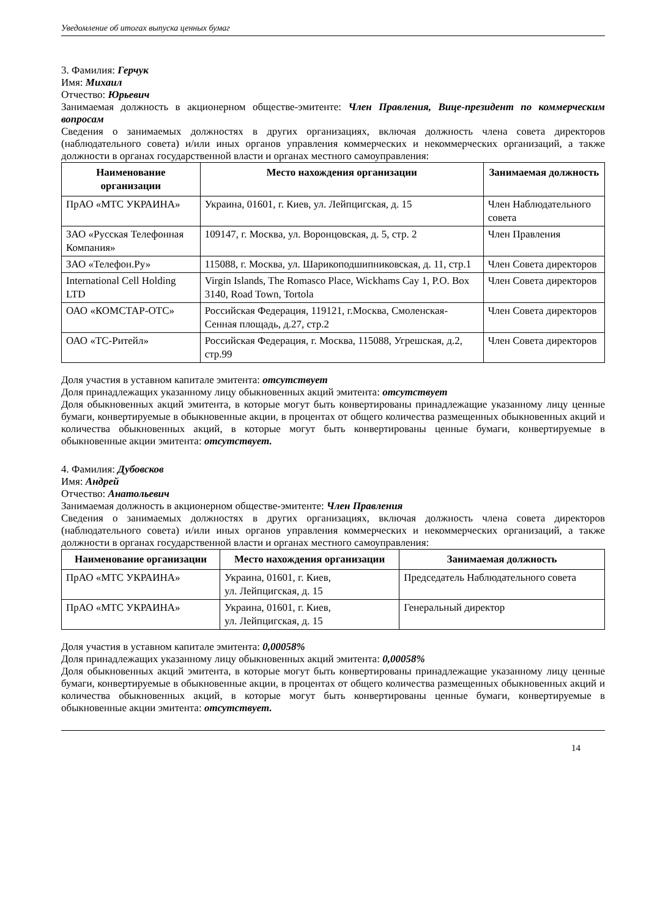Уведомление об итогах выпуска ценных бумаг
3. Фамилия: Герчук
Имя: Михаил
Отчество: Юрьевич
Занимаемая должность в акционерном обществе-эмитенте: Член Правления, Вице-президент по коммерческим вопросам
Сведения о занимаемых должностях в других организациях, включая должность члена совета директоров (наблюдательного совета) и/или иных органов управления коммерческих и некоммерческих организаций, а также должности в органах государственной власти и органах местного самоуправления:
| Наименование организации | Место нахождения организации | Занимаемая должность |
| --- | --- | --- |
| ПрАО «МТС УКРАИНА» | Украина, 01601, г. Киев, ул. Лейпцигская, д. 15 | Член Наблюдательного совета |
| ЗАО «Русская Телефонная Компания» | 109147, г. Москва, ул. Воронцовская, д. 5, стр. 2 | Член Правления |
| ЗАО «Телефон.Ру» | 115088, г. Москва, ул. Шарикоподшипниковская, д. 11, стр.1 | Член Совета директоров |
| International Cell Holding LTD | Virgin Islands, The Romasco Place, Wickhams Cay 1, P.O. Box 3140, Road Town, Tortola | Член Совета директоров |
| ОАО «КОМСТАР-ОТС» | Российская Федерация, 119121, г.Москва, Смоленская-Сенная площадь, д.27, стр.2 | Член Совета директоров |
| ОАО «ТС-Ритейл» | Российская Федерация, г. Москва, 115088, Угрешская, д.2, стр.99 | Член Совета директоров |
Доля участия в уставном капитале эмитента: отсутствует
Доля принадлежащих указанному лицу обыкновенных акций эмитента: отсутствует
Доля обыкновенных акций эмитента, в которые могут быть конвертированы принадлежащие указанному лицу ценные бумаги, конвертируемые в обыкновенные акции, в процентах от общего количества размещенных обыкновенных акций и количества обыкновенных акций, в которые могут быть конвертированы ценные бумаги, конвертируемые в обыкновенные акции эмитента: отсутствует.
4. Фамилия: Дубовсков
Имя: Андрей
Отчество: Анатольевич
Занимаемая должность в акционерном обществе-эмитенте: Член Правления
Сведения о занимаемых должностях в других организациях, включая должность члена совета директоров (наблюдательного совета) и/или иных органов управления коммерческих и некоммерческих организаций, а также должности в органах государственной власти и органах местного самоуправления:
| Наименование организации | Место нахождения организации | Занимаемая должность |
| --- | --- | --- |
| ПрАО «МТС УКРАИНА» | Украина, 01601, г. Киев, ул. Лейпцигская, д. 15 | Председатель Наблюдательного совета |
| ПрАО «МТС УКРАИНА» | Украина, 01601, г. Киев, ул. Лейпцигская, д. 15 | Генеральный директор |
Доля участия в уставном капитале эмитента: 0,00058%
Доля принадлежащих указанному лицу обыкновенных акций эмитента: 0,00058%
Доля обыкновенных акций эмитента, в которые могут быть конвертированы принадлежащие указанному лицу ценные бумаги, конвертируемые в обыкновенные акции, в процентах от общего количества размещенных обыкновенных акций и количества обыкновенных акций, в которые могут быть конвертированы ценные бумаги, конвертируемые в обыкновенные акции эмитента: отсутствует.
14